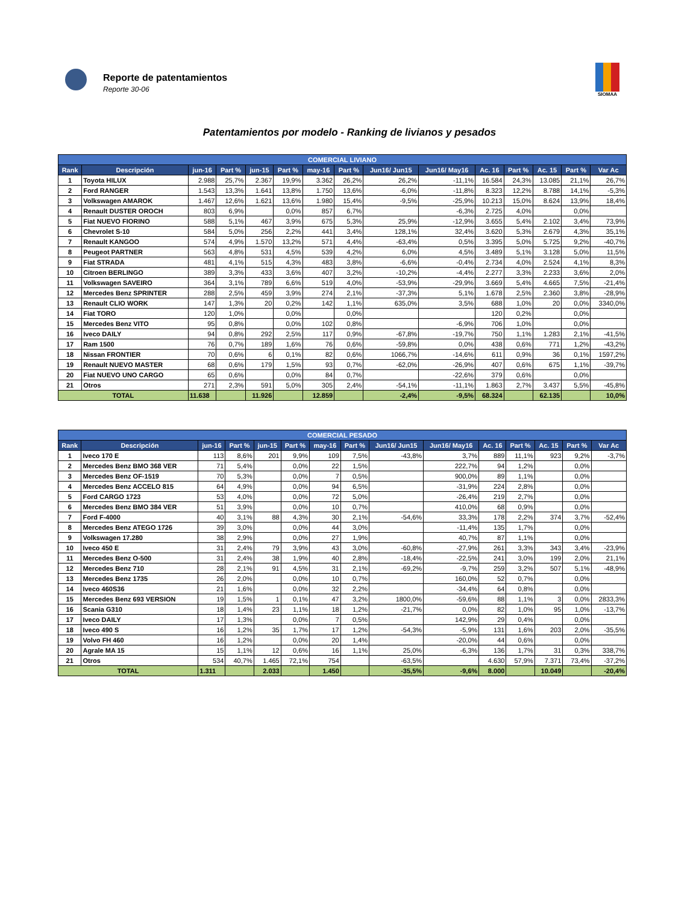Reporte de patentamientos
Reporte 30-06
SIOMAA
Patentamientos por modelo - Ranking de livianos y pesados
| COMERCIAL LIVIANO | | | | | | | | | | | | | | |
| --- | --- | --- | --- | --- | --- | --- | --- | --- | --- | --- | --- | --- | --- | --- |
| Rank | Descripción | jun-16 | Part % | jun-15 | Part % | may-16 | Part % | Jun16/ Jun15 | Jun16/ May16 | Ac. 16 | Part % | Ac. 15 | Part % | Var Ac |
| 1 | Toyota HILUX | 2.988 | 25,7% | 2.367 | 19,9% | 3.362 | 26,2% | 26,2% | -11,1% | 16.584 | 24,3% | 13.085 | 21,1% | 26,7% |
| 2 | Ford RANGER | 1.543 | 13,3% | 1.641 | 13,8% | 1.750 | 13,6% | -6,0% | -11,8% | 8.323 | 12,2% | 8.788 | 14,1% | -5,3% |
| 3 | Volkswagen AMAROK | 1.467 | 12,6% | 1.621 | 13,6% | 1.980 | 15,4% | -9,5% | -25,9% | 10.213 | 15,0% | 8.624 | 13,9% | 18,4% |
| 4 | Renault DUSTER OROCH | 803 | 6,9% | | 0,0% | 857 | 6,7% | | -6,3% | 2.725 | 4,0% | | 0,0% | |
| 5 | Fiat NUEVO FIORINO | 588 | 5,1% | 467 | 3,9% | 675 | 5,3% | 25,9% | -12,9% | 3.655 | 5,4% | 2.102 | 3,4% | 73,9% |
| 6 | Chevrolet S-10 | 584 | 5,0% | 256 | 2,2% | 441 | 3,4% | 128,1% | 32,4% | 3.620 | 5,3% | 2.679 | 4,3% | 35,1% |
| 7 | Renault KANGOO | 574 | 4,9% | 1.570 | 13,2% | 571 | 4,4% | -63,4% | 0,5% | 3.395 | 5,0% | 5.725 | 9,2% | -40,7% |
| 8 | Peugeot PARTNER | 563 | 4,8% | 531 | 4,5% | 539 | 4,2% | 6,0% | 4,5% | 3.489 | 5,1% | 3.128 | 5,0% | 11,5% |
| 9 | Fiat STRADA | 481 | 4,1% | 515 | 4,3% | 483 | 3,8% | -6,6% | -0,4% | 2.734 | 4,0% | 2.524 | 4,1% | 8,3% |
| 10 | Citroen BERLINGO | 389 | 3,3% | 433 | 3,6% | 407 | 3,2% | -10,2% | -4,4% | 2.277 | 3,3% | 2.233 | 3,6% | 2,0% |
| 11 | Volkswagen SAVEIRO | 364 | 3,1% | 789 | 6,6% | 519 | 4,0% | -53,9% | -29,9% | 3.669 | 5,4% | 4.665 | 7,5% | -21,4% |
| 12 | Mercedes Benz SPRINTER | 288 | 2,5% | 459 | 3,9% | 274 | 2,1% | -37,3% | 5,1% | 1.678 | 2,5% | 2.360 | 3,8% | -28,9% |
| 13 | Renault CLIO WORK | 147 | 1,3% | 20 | 0,2% | 142 | 1,1% | 635,0% | 3,5% | 688 | 1,0% | 20 | 0,0% | 3340,0% |
| 14 | Fiat TORO | 120 | 1,0% | | 0,0% | | 0,0% | | | 120 | 0,2% | | 0,0% | |
| 15 | Mercedes Benz VITO | 95 | 0,8% | | 0,0% | 102 | 0,8% | | -6,9% | 706 | 1,0% | | 0,0% | |
| 16 | Iveco DAILY | 94 | 0,8% | 292 | 2,5% | 117 | 0,9% | -67,8% | -19,7% | 750 | 1,1% | 1.283 | 2,1% | -41,5% |
| 17 | Ram 1500 | 76 | 0,7% | 189 | 1,6% | 76 | 0,6% | -59,8% | 0,0% | 438 | 0,6% | 771 | 1,2% | -43,2% |
| 18 | Nissan FRONTIER | 70 | 0,6% | 6 | 0,1% | 82 | 0,6% | 1066,7% | -14,6% | 611 | 0,9% | 36 | 0,1% | 1597,2% |
| 19 | Renault NUEVO MASTER | 68 | 0,6% | 179 | 1,5% | 93 | 0,7% | -62,0% | -26,9% | 407 | 0,6% | 675 | 1,1% | -39,7% |
| 20 | Fiat NUEVO UNO CARGO | 65 | 0,6% | | 0,0% | 84 | 0,7% | | -22,6% | 379 | 0,6% | | 0,0% | |
| 21 | Otros | 271 | 2,3% | 591 | 5,0% | 305 | 2,4% | -54,1% | -11,1% | 1.863 | 2,7% | 3.437 | 5,5% | -45,8% |
| TOTAL | | 11.638 | | 11.926 | | 12.859 | | -2,4% | -9,5% | 68.324 | | 62.135 | | 10,0% |
| COMERCIAL PESADO | | | | | | | | | | | | | | |
| --- | --- | --- | --- | --- | --- | --- | --- | --- | --- | --- | --- | --- | --- | --- |
| Rank | Descripción | jun-16 | Part % | jun-15 | Part % | may-16 | Part % | Jun16/ Jun15 | Jun16/ May16 | Ac. 16 | Part % | Ac. 15 | Part % | Var Ac |
| 1 | Iveco 170 E | 113 | 8,6% | 201 | 9,9% | 109 | 7,5% | -43,8% | 3,7% | 889 | 11,1% | 923 | 9,2% | -3,7% |
| 2 | Mercedes Benz BMO 368 VER | 71 | 5,4% | | 0,0% | 22 | 1,5% | | 222,7% | 94 | 1,2% | | 0,0% | |
| 3 | Mercedes Benz OF-1519 | 70 | 5,3% | | 0,0% | 7 | 0,5% | | 900,0% | 89 | 1,1% | | 0,0% | |
| 4 | Mercedes Benz ACCELO 815 | 64 | 4,9% | | 0,0% | 94 | 6,5% | | -31,9% | 224 | 2,8% | | 0,0% | |
| 5 | Ford CARGO 1723 | 53 | 4,0% | | 0,0% | 72 | 5,0% | | -26,4% | 219 | 2,7% | | 0,0% | |
| 6 | Mercedes Benz BMO 384 VER | 51 | 3,9% | | 0,0% | 10 | 0,7% | | 410,0% | 68 | 0,9% | | 0,0% | |
| 7 | Ford F-4000 | 40 | 3,1% | 88 | 4,3% | 30 | 2,1% | -54,6% | 33,3% | 178 | 2,2% | 374 | 3,7% | -52,4% |
| 8 | Mercedes Benz ATEGO 1726 | 39 | 3,0% | | 0,0% | 44 | 3,0% | | -11,4% | 135 | 1,7% | | 0,0% | |
| 9 | Volkswagen 17.280 | 38 | 2,9% | | 0,0% | 27 | 1,9% | | 40,7% | 87 | 1,1% | | 0,0% | |
| 10 | Iveco 450 E | 31 | 2,4% | 79 | 3,9% | 43 | 3,0% | -60,8% | -27,9% | 261 | 3,3% | 343 | 3,4% | -23,9% |
| 11 | Mercedes Benz O-500 | 31 | 2,4% | 38 | 1,9% | 40 | 2,8% | -18,4% | -22,5% | 241 | 3,0% | 199 | 2,0% | 21,1% |
| 12 | Mercedes Benz 710 | 28 | 2,1% | 91 | 4,5% | 31 | 2,1% | -69,2% | -9,7% | 259 | 3,2% | 507 | 5,1% | -48,9% |
| 13 | Mercedes Benz 1735 | 26 | 2,0% | | 0,0% | 10 | 0,7% | | 160,0% | 52 | 0,7% | | 0,0% | |
| 14 | Iveco 460S36 | 21 | 1,6% | | 0,0% | 32 | 2,2% | | -34,4% | 64 | 0,8% | | 0,0% | |
| 15 | Mercedes Benz 693 VERSION | 19 | 1,5% | 1 | 0,1% | 47 | 3,2% | 1800,0% | -59,6% | 88 | 1,1% | 3 | 0,0% | 2833,3% |
| 16 | Scania G310 | 18 | 1,4% | 23 | 1,1% | 18 | 1,2% | -21,7% | 0,0% | 82 | 1,0% | 95 | 1,0% | -13,7% |
| 17 | Iveco DAILY | 17 | 1,3% | | 0,0% | 7 | 0,5% | | 142,9% | 29 | 0,4% | | 0,0% | |
| 18 | Iveco 490 S | 16 | 1,2% | 35 | 1,7% | 17 | 1,2% | -54,3% | -5,9% | 131 | 1,6% | 203 | 2,0% | -35,5% |
| 19 | Volvo FH 460 | 16 | 1,2% | | 0,0% | 20 | 1,4% | | -20,0% | 44 | 0,6% | | 0,0% | |
| 20 | Agrale MA 15 | 15 | 1,1% | 12 | 0,6% | 16 | 1,1% | 25,0% | -6,3% | 136 | 1,7% | 31 | 0,3% | 338,7% |
| 21 | Otros | 534 | 40,7% | 1.465 | 72,1% | 754 | | -63,5% | | 4.630 | 57,9% | 7.371 | 73,4% | -37,2% |
| TOTAL | | 1.311 | | 2.033 | | 1.450 | | -35,5% | -9,6% | 8.000 | | 10.049 | | -20,4% |